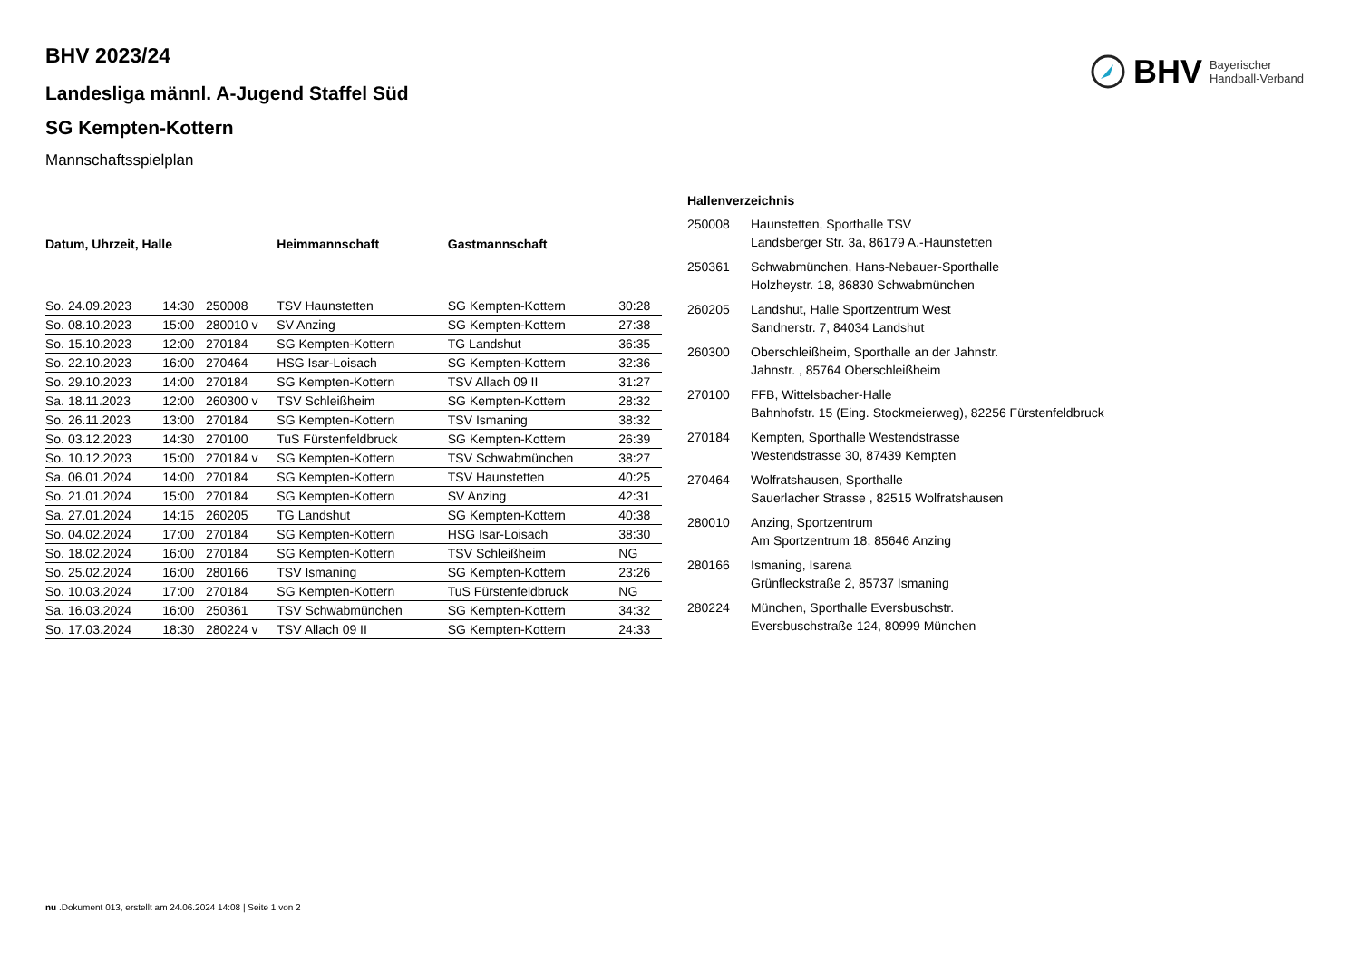BHV Bayerischer
Handball-Verband
BHV 2023/24
Landesliga männl. A-Jugend Staffel Süd
SG Kempten-Kottern
Mannschaftsspielplan
| Datum, Uhrzeit, Halle | | | Heimmannschaft | Gastmannschaft | |
| --- | --- | --- | --- | --- | --- |
| So. 24.09.2023 | 14:30 | 250008 | TSV Haunstetten | SG Kempten-Kottern | 30:28 |
| So. 08.10.2023 | 15:00 | 280010 v | SV Anzing | SG Kempten-Kottern | 27:38 |
| So. 15.10.2023 | 12:00 | 270184 | SG Kempten-Kottern | TG Landshut | 36:35 |
| So. 22.10.2023 | 16:00 | 270464 | HSG Isar-Loisach | SG Kempten-Kottern | 32:36 |
| So. 29.10.2023 | 14:00 | 270184 | SG Kempten-Kottern | TSV Allach 09 II | 31:27 |
| Sa. 18.11.2023 | 12:00 | 260300 v | TSV Schleißheim | SG Kempten-Kottern | 28:32 |
| So. 26.11.2023 | 13:00 | 270184 | SG Kempten-Kottern | TSV Ismaning | 38:32 |
| So. 03.12.2023 | 14:30 | 270100 | TuS Fürstenfeldbruck | SG Kempten-Kottern | 26:39 |
| So. 10.12.2023 | 15:00 | 270184 v | SG Kempten-Kottern | TSV Schwabmünchen | 38:27 |
| Sa. 06.01.2024 | 14:00 | 270184 | SG Kempten-Kottern | TSV Haunstetten | 40:25 |
| So. 21.01.2024 | 15:00 | 270184 | SG Kempten-Kottern | SV Anzing | 42:31 |
| Sa. 27.01.2024 | 14:15 | 260205 | TG Landshut | SG Kempten-Kottern | 40:38 |
| So. 04.02.2024 | 17:00 | 270184 | SG Kempten-Kottern | HSG Isar-Loisach | 38:30 |
| So. 18.02.2024 | 16:00 | 270184 | SG Kempten-Kottern | TSV Schleißheim | NG |
| So. 25.02.2024 | 16:00 | 280166 | TSV Ismaning | SG Kempten-Kottern | 23:26 |
| So. 10.03.2024 | 17:00 | 270184 | SG Kempten-Kottern | TuS Fürstenfeldbruck | NG |
| Sa. 16.03.2024 | 16:00 | 250361 | TSV Schwabmünchen | SG Kempten-Kottern | 34:32 |
| So. 17.03.2024 | 18:30 | 280224 v | TSV Allach 09 II | SG Kempten-Kottern | 24:33 |
| Hallenverzeichnis | |
| --- | --- |
| 250008 | Haunstetten, Sporthalle TSV Landsberger Str. 3a, 86179 A.-Haunstetten |
| 250361 | Schwabmünchen, Hans-Nebauer-Sporthalle Holzheystr. 18, 86830 Schwabmünchen |
| 260205 | Landshut, Halle Sportzentrum West Sandnerstr. 7, 84034 Landshut |
| 260300 | Oberschleißheim, Sporthalle an der Jahnstr. Jahnstr. , 85764 Oberschleißheim |
| 270100 | FFB, Wittelsbacher-Halle Bahnhofstr. 15 (Eing. Stockmeierweg), 82256 Fürstenfeldbruck |
| 270184 | Kempten, Sporthalle Westendstrasse Westendstrasse 30, 87439 Kempten |
| 270464 | Wolfratshausen, Sporthalle Sauerlacher Strasse , 82515 Wolfratshausen |
| 280010 | Anzing, Sportzentrum Am Sportzentrum 18, 85646 Anzing |
| 280166 | Ismaning, Isarena Grünfleckstraße 2, 85737 Ismaning |
| 280224 | München, Sporthalle Eversbuschstr. Eversbuschstraße 124, 80999 München |
nu .Dokument 013, erstellt am 24.06.2024 14:08 | Seite 1 von 2